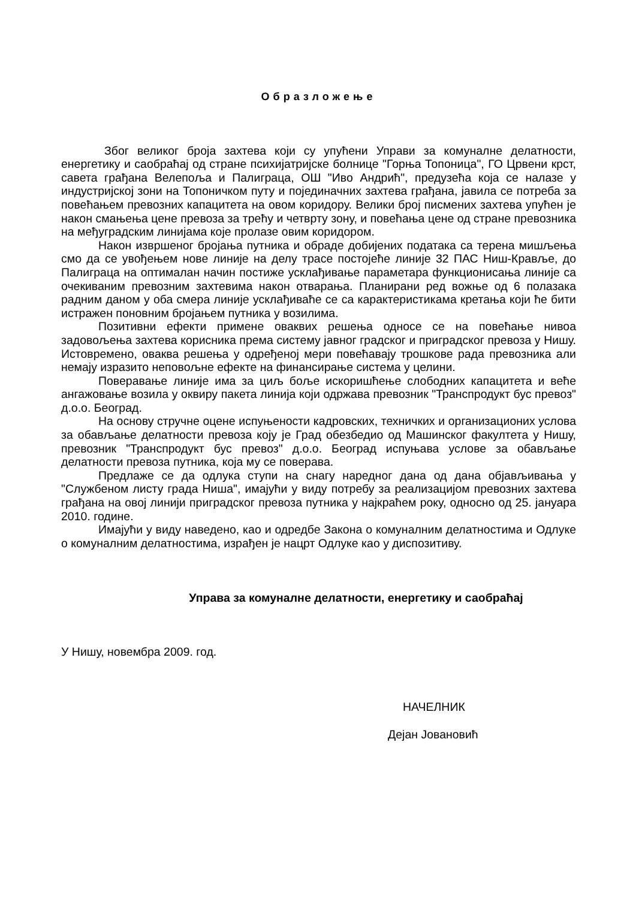Образложење
Због великог броја захтева који су упућени Управи за комуналне делатности, енергетику и саобраћај од стране психијатријске болнице "Горња Топоница", ГО Црвени крст, савета грађана Велепоља и Палиграца, ОШ "Иво Андрић", предузећа која се налазе у индустријској зони на Топоничком путу и појединачних захтева грађана, јавила се потреба за повећањем превозних капацитета на овом коридору. Велики број писмених захтева упућен је након смањења цене превоза за трећу и четврту зону, и повећања цене од стране превозника на међуградским линијама које пролазе овим коридором.
Након извршеног бројања путника и обраде добијених података са терена мишљења смо да се увођењем нове линије на делу трасе постојеће линије 32 ПАС Ниш-Крављe, до Палиграца на оптималан начин постиже усклађивање параметара функционисања линије са очекиваним превозним захтевима након отварања. Планирани ред вожње од 6 полазака радним даном у оба смера линије усклађиваће се са карактеристикама кретања који ће бити истражен поновним бројањем путника у возилима.
Позитивни ефекти примене оваквих решења односе се на повећање нивоа задовољења захтева корисника према систему јавног градског и приградског превоза у Нишу. Истовремено, оваква решења у одређеној мери повећавају трошкове рада превозника али немају изразито неповољне ефекте на финансирање система у целини.
Поверавање линије има за циљ боље искоришћење слободних капацитета и веће ангажовање возила у оквиру пакета линија који одржава превозник "Транспродукт бус превоз" д.о.о. Београд.
На основу стручне оцене испуњености кадровских, техничких и организационих услова за обављање делатности превоза коју је Град обезбедио од Машинског факултета у Нишу, превозник "Транспродукт бус превоз" д.о.о. Београд испуњава услове за обављање делатности превоза путника, која му се поверава.
Предлаже се да одлука ступи на снагу наредног дана од дана објављивања у "Службеном листу града Ниша", имајући у виду потребу за реализацијом превозних захтева грађана на овој линији приградског превоза путника у најкраћем року, односно од 25. јануара 2010. године.
Имајући у виду наведено, као и одредбе Закона о комуналним делатностима и Одлуке о комуналним делатностима, израђен је нацрт Одлуке као у диспозитиву.
Управа за комуналне делатности, енергетику и саобраћај
У Нишу, новембра 2009. год.
НАЧЕЛНИК
Дејан Јовановић